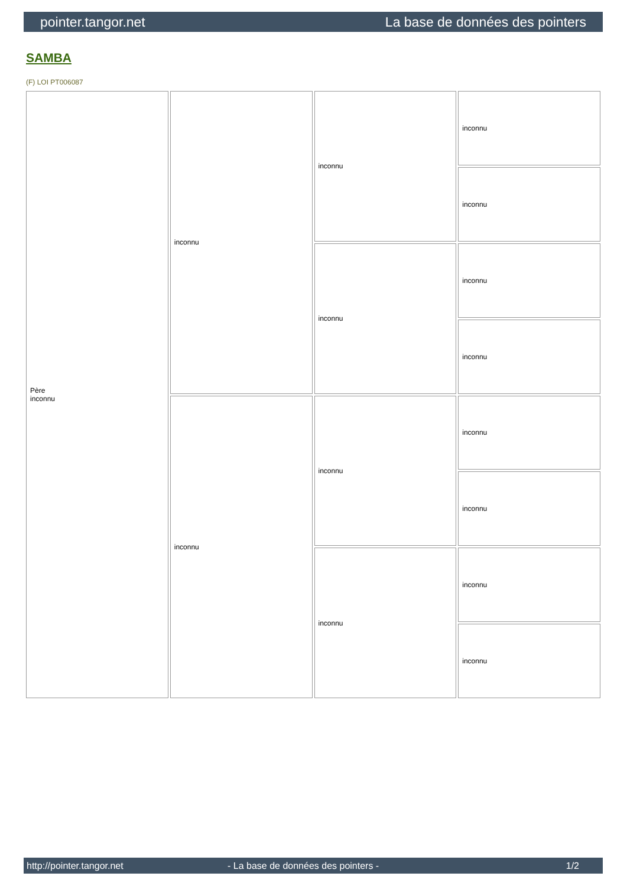pointer.tangor.net La base de données des pointers
SAMBA
(F) LOI PT006087
| Père inconnu | inconnu | inconnu | inconnu |
| | | | inconnu |
| | | inconnu | inconnu |
| | | | inconnu |
| | inconnu | inconnu | inconnu |
| | | | inconnu |
| | | inconnu | inconnu |
| | | | inconnu |
http://pointer.tangor.net - La base de données des pointers - 1/2